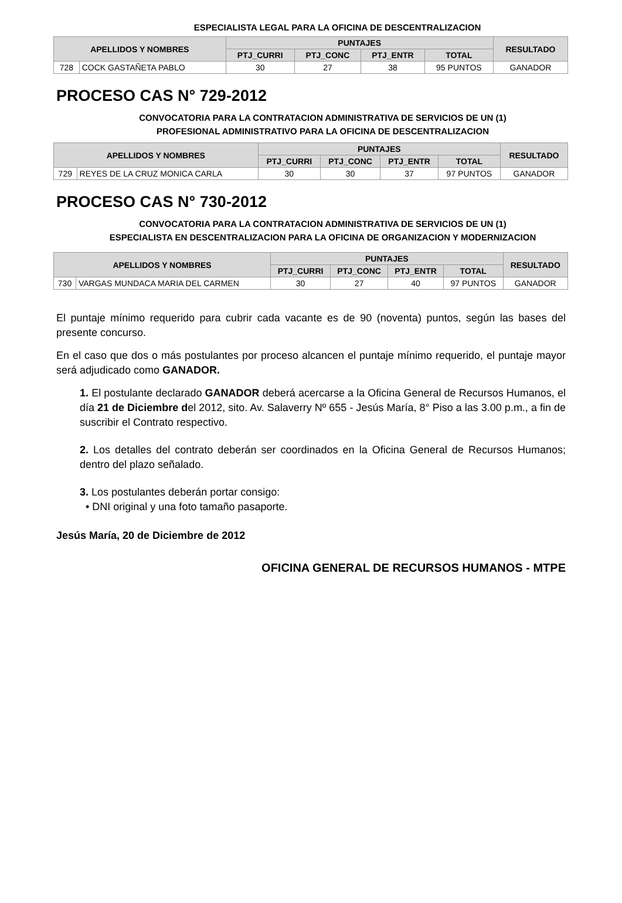ESPECIALISTA LEGAL PARA LA OFICINA DE DESCENTRALIZACION
| APELLIDOS Y NOMBRES | | PUNTAJES | | | | RESULTADO |
| --- | --- | --- | --- | --- | --- | --- |
| | | PTJ_CURRI | PTJ_CONC | PTJ_ENTR | TOTAL | |
| 728 | COCK GASTAÑETA PABLO | 30 | 27 | 38 | 95 PUNTOS | GANADOR |
PROCESO CAS N° 729-2012
CONVOCATORIA PARA LA CONTRATACION ADMINISTRATIVA DE SERVICIOS DE UN (1)
PROFESIONAL ADMINISTRATIVO PARA LA OFICINA DE DESCENTRALIZACION
| APELLIDOS Y NOMBRES | | PUNTAJES | | | | RESULTADO |
| --- | --- | --- | --- | --- | --- | --- |
| | | PTJ_CURRI | PTJ_CONC | PTJ_ENTR | TOTAL | |
| 729 | REYES DE LA CRUZ MONICA CARLA | 30 | 30 | 37 | 97 PUNTOS | GANADOR |
PROCESO CAS N° 730-2012
CONVOCATORIA PARA LA CONTRATACION ADMINISTRATIVA DE SERVICIOS DE UN (1)
ESPECIALISTA EN DESCENTRALIZACION PARA LA OFICINA DE ORGANIZACION Y MODERNIZACION
| APELLIDOS Y NOMBRES | | PUNTAJES | | | | RESULTADO |
| --- | --- | --- | --- | --- | --- | --- |
| | | PTJ_CURRI | PTJ_CONC | PTJ_ENTR | TOTAL | |
| 730 | VARGAS MUNDACA MARIA DEL CARMEN | 30 | 27 | 40 | 97 PUNTOS | GANADOR |
El puntaje mínimo requerido para cubrir cada vacante es de 90 (noventa) puntos, según las bases del presente concurso.
En el caso que dos o más postulantes por proceso alcancen el puntaje mínimo requerido, el puntaje mayor será adjudicado como GANADOR.
1. El postulante declarado GANADOR deberá acercarse a la Oficina General de Recursos Humanos, el día 21 de Diciembre del 2012, sito. Av. Salaverry Nº 655 - Jesús María, 8° Piso a las 3.00 p.m., a fin de suscribir el Contrato respectivo.
2. Los detalles del contrato deberán ser coordinados en la Oficina General de Recursos Humanos; dentro del plazo señalado.
3. Los postulantes deberán portar consigo:
• DNI original y una foto tamaño pasaporte.
Jesús María, 20 de Diciembre de 2012
OFICINA GENERAL DE RECURSOS HUMANOS - MTPE